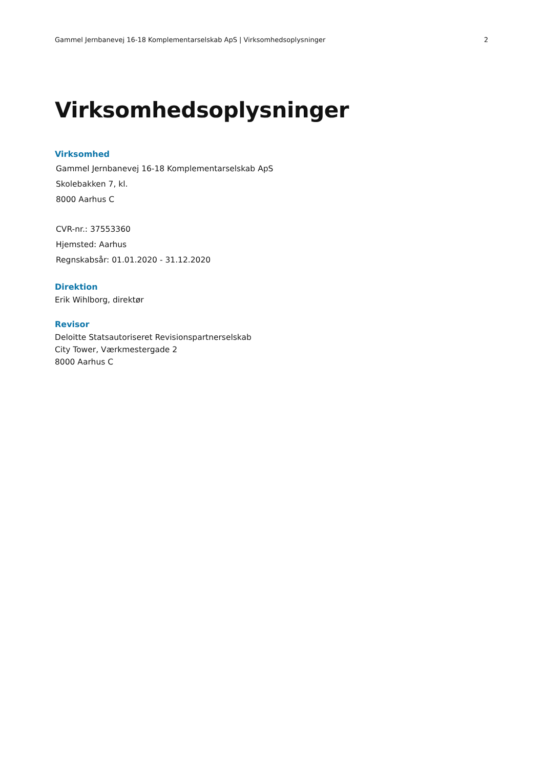Gammel Jernbanevej 16-18 Komplementarselskab ApS | Virksomhedsoplysninger 2
Virksomhedsoplysninger
Virksomhed
Gammel Jernbanevej 16-18 Komplementarselskab ApS
Skolebakken 7, kl.
8000 Aarhus C
CVR-nr.: 37553360
Hjemsted: Aarhus
Regnskabsår: 01.01.2020 - 31.12.2020
Direktion
Erik Wihlborg, direktør
Revisor
Deloitte Statsautoriseret Revisionspartnerselskab
City Tower, Værkmestergade 2
8000 Aarhus C